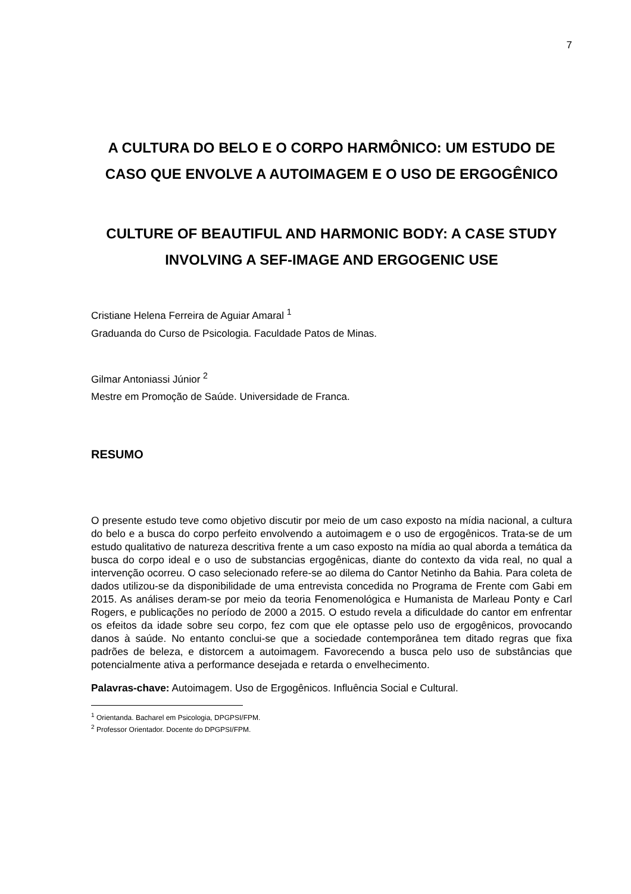7
A CULTURA DO BELO E O CORPO HARMÔNICO: UM ESTUDO DE CASO QUE ENVOLVE A AUTOIMAGEM E O USO DE ERGOGÊNICO
CULTURE OF BEAUTIFUL AND HARMONIC BODY: A CASE STUDY INVOLVING A SEF-IMAGE AND ERGOGENIC USE
Cristiane Helena Ferreira de Aguiar Amaral <sup>1</sup>
Graduanda do Curso de Psicologia. Faculdade Patos de Minas.
Gilmar Antoniassi Júnior <sup>2</sup>
Mestre em Promoção de Saúde. Universidade de Franca.
RESUMO
O presente estudo teve como objetivo discutir por meio de um caso exposto na mídia nacional, a cultura do belo e a busca do corpo perfeito envolvendo a autoimagem e o uso de ergogênicos. Trata-se de um estudo qualitativo de natureza descritiva frente a um caso exposto na mídia ao qual aborda a temática da busca do corpo ideal e o uso de substancias ergogênicas, diante do contexto da vida real, no qual a intervenção ocorreu. O caso selecionado refere-se ao dilema do Cantor Netinho da Bahia. Para coleta de dados utilizou-se da disponibilidade de uma entrevista concedida no Programa de Frente com Gabi em 2015. As análises deram-se por meio da teoria Fenomenológica e Humanista de Marleau Ponty e Carl Rogers, e publicações no período de 2000 a 2015. O estudo revela a dificuldade do cantor em enfrentar os efeitos da idade sobre seu corpo, fez com que ele optasse pelo uso de ergogênicos, provocando danos à saúde. No entanto conclui-se que a sociedade contemporânea tem ditado regras que fixa padrões de beleza, e distorcem a autoimagem. Favorecendo a busca pelo uso de substâncias que potencialmente ativa a performance desejada e retarda o envelhecimento.
Palavras-chave: Autoimagem. Uso de Ergogênicos. Influência Social e Cultural.
<sup>1</sup> Orientanda. Bacharel em Psicologia, DPGPSI/FPM.
<sup>2</sup> Professor Orientador. Docente do DPGPSI/FPM.